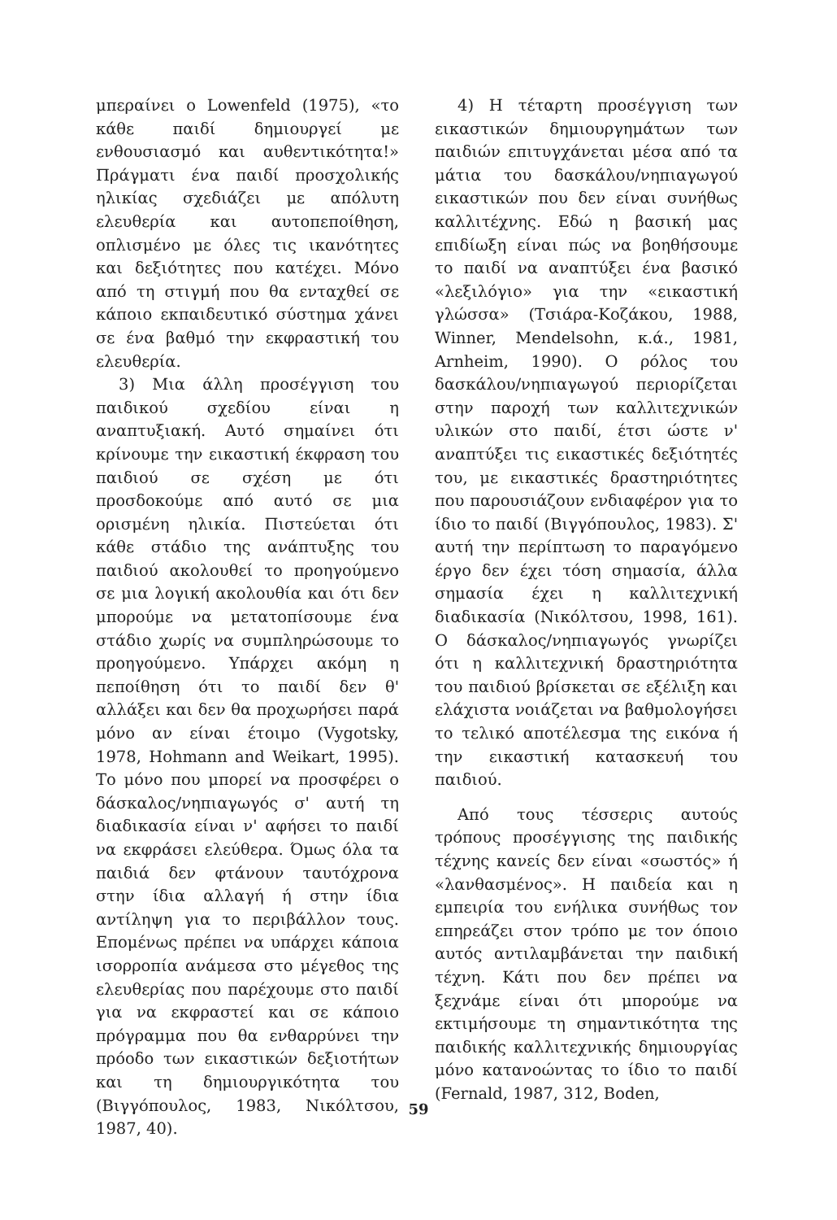μπεραίνει ο Lowenfeld (1975), «το κάθε παιδί δημιουργεί με ενθουσιασμό και αυθεντικότητα!» Πράγματι ένα παιδί προσχολικής ηλικίας σχεδιάζει με απόλυτη ελευθερία και αυτοπεποίθηση, οπλισμένο με όλες τις ικανότητες και δεξιότητες που κατέχει. Μόνο από τη στιγμή που θα ενταχθεί σε κάποιο εκπαιδευτικό σύστημα χάνει σε ένα βαθμό την εκφραστική του ελευθερία.
3) Μια άλλη προσέγγιση του παιδικού σχεδίου είναι η αναπτυξιακή. Αυτό σημαίνει ότι κρίνουμε την εικαστική έκφραση του παιδιού σε σχέση με ότι προσδοκούμε από αυτό σε μια ορισμένη ηλικία. Πιστεύεται ότι κάθε στάδιο της ανάπτυξης του παιδιού ακολουθεί το προηγούμενο σε μια λογική ακολουθία και ότι δεν μπορούμε να μετατοπίσουμε ένα στάδιο χωρίς να συμπληρώσουμε το προηγούμενο. Υπάρχει ακόμη η πεποίθηση ότι το παιδί δεν θ' αλλάξει και δεν θα προχωρήσει παρά μόνο αν είναι έτοιμο (Vygotsky, 1978, Hohmann and Weikart, 1995). Το μόνο που μπορεί να προσφέρει ο δάσκαλος/νηπιαγωγός σ' αυτή τη διαδικασία είναι ν' αφήσει το παιδί να εκφράσει ελεύθερα. Όμως όλα τα παιδιά δεν φτάνουν ταυτόχρονα στην ίδια αλλαγή ή στην ίδια αντίληψη για το περιβάλλον τους. Επομένως πρέπει να υπάρχει κάποια ισορροπία ανάμεσα στο μέγεθος της ελευθερίας που παρέχουμε στο παιδί για να εκφραστεί και σε κάποιο πρόγραμμα που θα ενθαρρύνει την πρόοδο των εικαστικών δεξιοτήτων και τη δημιουργικότητα του (Βιγγόπουλος, 1983, Νικόλτσου, 1987, 40).
4) Η τέταρτη προσέγγιση των εικαστικών δημιουργημάτων των παιδιών επιτυγχάνεται μέσα από τα μάτια του δασκάλου/νηπιαγωγού εικαστικών που δεν είναι συνήθως καλλιτέχνης. Εδώ η βασική μας επιδίωξη είναι πώς να βοηθήσουμε το παιδί να αναπτύξει ένα βασικό «λεξιλόγιο» για την «εικαστική γλώσσα» (Τσιάρα-Κοζάκου, 1988, Winner, Mendelsohn, κ.ά., 1981, Arnheim, 1990). Ο ρόλος του δασκάλου/νηπιαγωγού περιορίζεται στην παροχή των καλλιτεχνικών υλικών στο παιδί, έτσι ώστε ν' αναπτύξει τις εικαστικές δεξιότητές του, με εικαστικές δραστηριότητες που παρουσιάζουν ενδιαφέρον για το ίδιο το παιδί (Βιγγόπουλος, 1983). Σ' αυτή την περίπτωση το παραγόμενο έργο δεν έχει τόση σημασία, άλλα σημασία έχει η καλλιτεχνική διαδικασία (Νικόλτσου, 1998, 161). Ο δάσκαλος/νηπιαγωγός γνωρίζει ότι η καλλιτεχνική δραστηριότητα του παιδιού βρίσκεται σε εξέλιξη και ελάχιστα νοιάζεται να βαθμολογήσει το τελικό αποτέλεσμα της εικόνα ή την εικαστική κατασκευή του παιδιού.
Από τους τέσσερις αυτούς τρόπους προσέγγισης της παιδικής τέχνης κανείς δεν είναι «σωστός» ή «λανθασμένος». Η παιδεία και η εμπειρία του ενήλικα συνήθως τον επηρεάζει στον τρόπο με τον όποιο αυτός αντιλαμβάνεται την παιδική τέχνη. Κάτι που δεν πρέπει να ξεχνάμε είναι ότι μπορούμε να εκτιμήσουμε τη σημαντικότητα της παιδικής καλλιτεχνικής δημιουργίας μόνο κατανοώντας το ίδιο το παιδί (Fernald, 1987, 312, Boden,
59